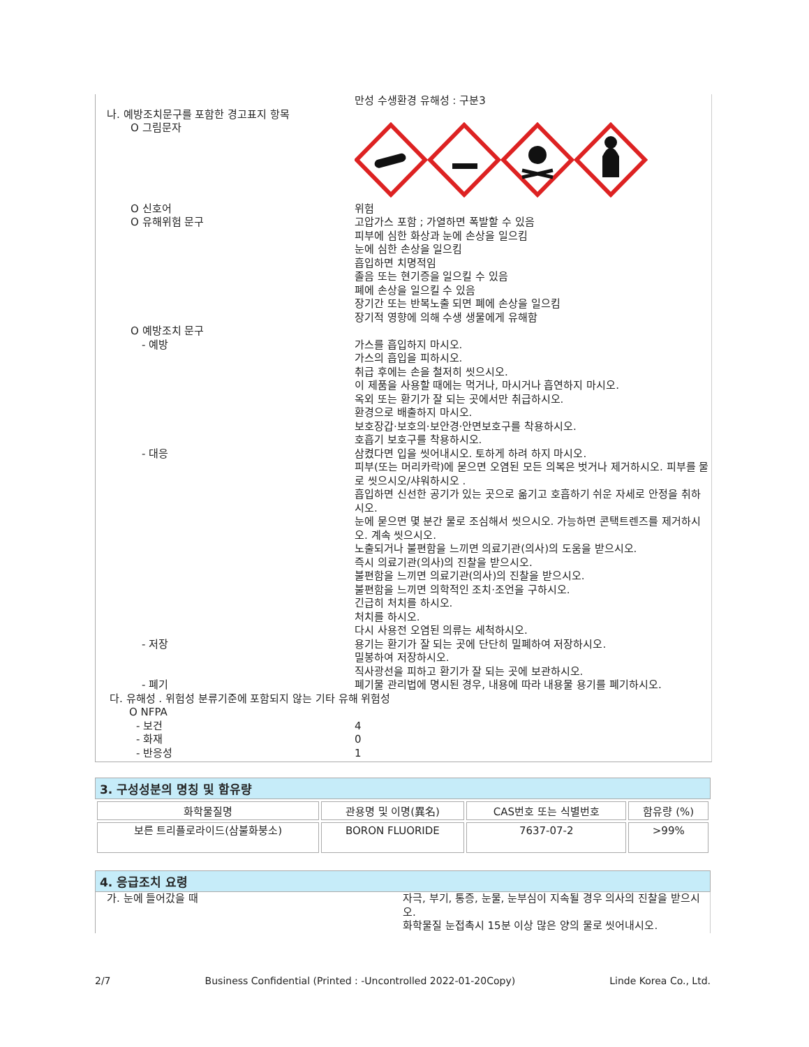| | 만성 수생환경 유해성 : 구분3 |
| 나. 예방조치문구를 포함한 경고표지 항목 | |
| O 그림문자 | |
| O 신호어 | 위험 |
| O 유해위험 문구 | 고압가스 포함 ; 가열하면 폭발할 수 있음 피부에 심한 화상과 눈에 손상을 일으킴 눈에 심한 손상을 일으킴 흡입하면 치명적임 졸음 또는 현기증을 일으킬 수 있음 폐에 손상을 일으킬 수 있음 장기간 또는 반복노출 되면 폐에 손상을 일으킴 장기적 영향에 의해 수생 생물에게 유해함 |
| O 예방조치 문구 | |
| - 예방 | 가스를 흡입하지 마시오. 가스의 흡입을 피하시오. 취급 후에는 손을 철저히 씻으시오. 이 제품을 사용할 때에는 먹거나, 마시거나 흡연하지 마시오. 옥외 또는 환기가 잘 되는 곳에서만 취급하시오. 환경으로 배출하지 마시오. 보호장갑·보호의·보안경·안면보호구를 착용하시오. 호흡기 보호구를 착용하시오. |
| - 대응 | 삼켰다면 입을 씻어내시오. 토하게 하려 하지 마시오. 피부(또는 머리카락)에 묻으면 오염된 모든 의복은 벗거나 제거하시오. 피부를 물로 씻으시오/샤워하시오 . 흡입하면 신선한 공기가 있는 곳으로 옮기고 호흡하기 쉬운 자세로 안정을 취하시오. 눈에 묻으면 몇 분간 물로 조심해서 씻으시오. 가능하면 콘택트렌즈를 제거하시오. 계속 씻으시오. 노출되거나 불편함을 느끼면 의료기관(의사)의 도움을 받으시오. 즉시 의료기관(의사)의 진찰을 받으시오. 불편함을 느끼면 의료기관(의사)의 진찰을 받으시오. 불편함을 느끼면 의학적인 조치·조언을 구하시오. 긴급히 처치를 하시오. 처치를 하시오. 다시 사용전 오염된 의류는 세척하시오. |
| - 저장 | 용기는 환기가 잘 되는 곳에 단단히 밀폐하여 저장하시오. 밀봉하여 저장하시오. 직사광선을 피하고 환기가 잘 되는 곳에 보관하시오. |
| - 폐기 | 폐기물 관리법에 명시된 경우, 내용에 따라 내용물 용기를 폐기하시오. |
| 다. 유해성 . 위험성 분류기준에 포함되지 않는 기타 유해 위험성 | |
| O NFPA | |
| - 보건 | 4 |
| - 화재 | 0 |
| - 반응성 | 1 |
3. 구성성분의 명칭 및 함유량
| 화학물질명 | 관용명 및 이명(異名) | CAS번호 또는 식별번호 | 함유량 (%) |
| --- | --- | --- | --- |
| 보른 트리플로라이드(삼불화붕소) | BORON FLUORIDE | 7637-07-2 | >99% |
4. 응급조치 요령
| 가. 눈에 들어갔을 때 | 자극, 부기, 통증, 눈물, 눈부심이 지속될 경우 의사의 진찰을 받으시오. 화학물질 눈접촉시 15분 이상 많은 양의 물로 씻어내시오. |
2/7 Business Confidential (Printed : -Uncontrolled 2022-01-20Copy) Linde Korea Co., Ltd.